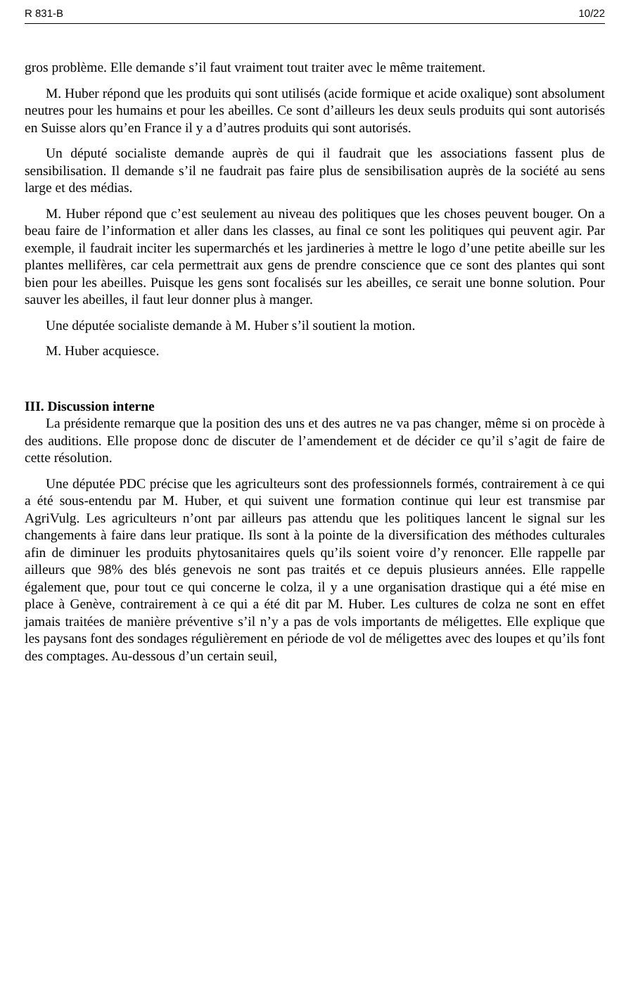R 831-B 10/22
gros problème. Elle demande s’il faut vraiment tout traiter avec le même traitement.
M. Huber répond que les produits qui sont utilisés (acide formique et acide oxalique) sont absolument neutres pour les humains et pour les abeilles. Ce sont d’ailleurs les deux seuls produits qui sont autorisés en Suisse alors qu’en France il y a d’autres produits qui sont autorisés.
Un député socialiste demande auprès de qui il faudrait que les associations fassent plus de sensibilisation. Il demande s’il ne faudrait pas faire plus de sensibilisation auprès de la société au sens large et des médias.
M. Huber répond que c’est seulement au niveau des politiques que les choses peuvent bouger. On a beau faire de l’information et aller dans les classes, au final ce sont les politiques qui peuvent agir. Par exemple, il faudrait inciter les supermarchés et les jardineries à mettre le logo d’une petite abeille sur les plantes mellifères, car cela permettrait aux gens de prendre conscience que ce sont des plantes qui sont bien pour les abeilles. Puisque les gens sont focalisés sur les abeilles, ce serait une bonne solution. Pour sauver les abeilles, il faut leur donner plus à manger.
Une députée socialiste demande à M. Huber s’il soutient la motion.
M. Huber acquiesce.
III. Discussion interne
La présidente remarque que la position des uns et des autres ne va pas changer, même si on procède à des auditions. Elle propose donc de discuter de l’amendement et de décider ce qu’il s’agit de faire de cette résolution.
Une députée PDC précise que les agriculteurs sont des professionnels formés, contrairement à ce qui a été sous-entendu par M. Huber, et qui suivent une formation continue qui leur est transmise par AgriVulg. Les agriculteurs n’ont par ailleurs pas attendu que les politiques lancent le signal sur les changements à faire dans leur pratique. Ils sont à la pointe de la diversification des méthodes culturales afin de diminuer les produits phytosanitaires quels qu’ils soient voire d’y renoncer. Elle rappelle par ailleurs que 98% des blés genevois ne sont pas traités et ce depuis plusieurs années. Elle rappelle également que, pour tout ce qui concerne le colza, il y a une organisation drastique qui a été mise en place à Genève, contrairement à ce qui a été dit par M. Huber. Les cultures de colza ne sont en effet jamais traitées de manière préventive s’il n’y a pas de vols importants de méligettes. Elle explique que les paysans font des sondages régulièrement en période de vol de méligettes avec des loupes et qu’ils font des comptages. Au-dessous d’un certain seuil,